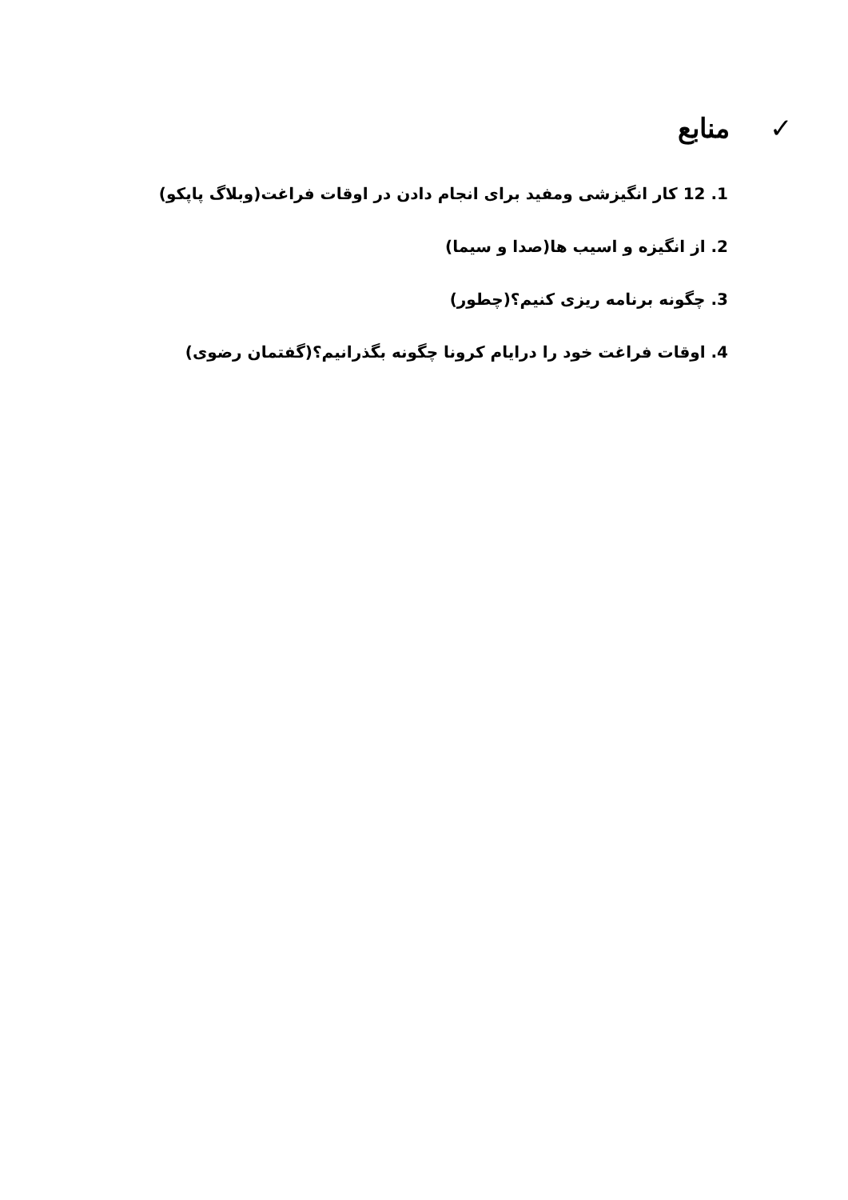✓منابع
1. 12 کار انگیزشی ومفید برای انجام دادن در اوقات فراغت(وبلاگ پاپکو)
2. از انگیزه و اسیب ها(صدا و سیما)
3. چگونه برنامه ریزی کنیم؟(چطور)
4. اوقات فراغت خود را درایام کرونا چگونه بگذرانیم؟(گفتمان رضوی)